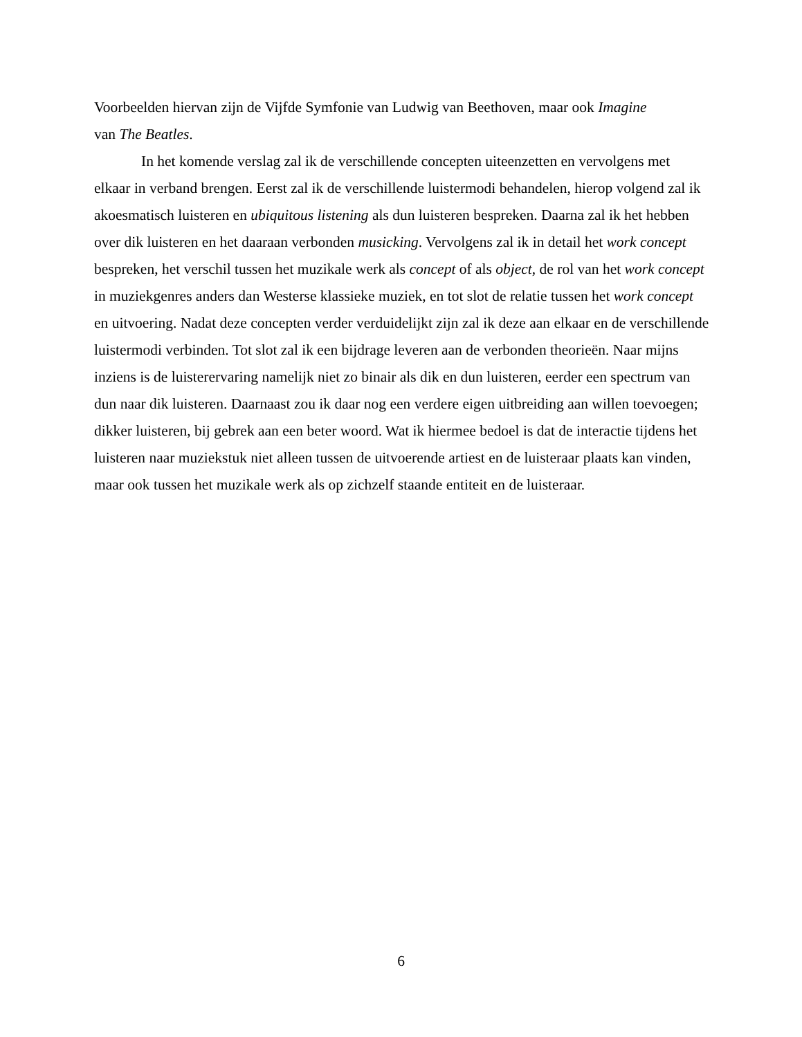Voorbeelden hiervan zijn de Vijfde Symfonie van Ludwig van Beethoven, maar ook Imagine
van The Beatles.
In het komende verslag zal ik de verschillende concepten uiteenzetten en vervolgens met elkaar in verband brengen. Eerst zal ik de verschillende luistermodi behandelen, hierop volgend zal ik akoesmatisch luisteren en ubiquitous listening als dun luisteren bespreken. Daarna zal ik het hebben over dik luisteren en het daaraan verbonden musicking. Vervolgens zal ik in detail het work concept bespreken, het verschil tussen het muzikale werk als concept of als object, de rol van het work concept in muziekgenres anders dan Westerse klassieke muziek, en tot slot de relatie tussen het work concept en uitvoering. Nadat deze concepten verder verduidelijkt zijn zal ik deze aan elkaar en de verschillende luistermodi verbinden. Tot slot zal ik een bijdrage leveren aan de verbonden theorieën. Naar mijns inziens is de luisterervaring namelijk niet zo binair als dik en dun luisteren, eerder een spectrum van dun naar dik luisteren. Daarnaast zou ik daar nog een verdere eigen uitbreiding aan willen toevoegen; dikker luisteren, bij gebrek aan een beter woord. Wat ik hiermee bedoel is dat de interactie tijdens het luisteren naar muziekstuk niet alleen tussen de uitvoerende artiest en de luisteraar plaats kan vinden, maar ook tussen het muzikale werk als op zichzelf staande entiteit en de luisteraar.
6